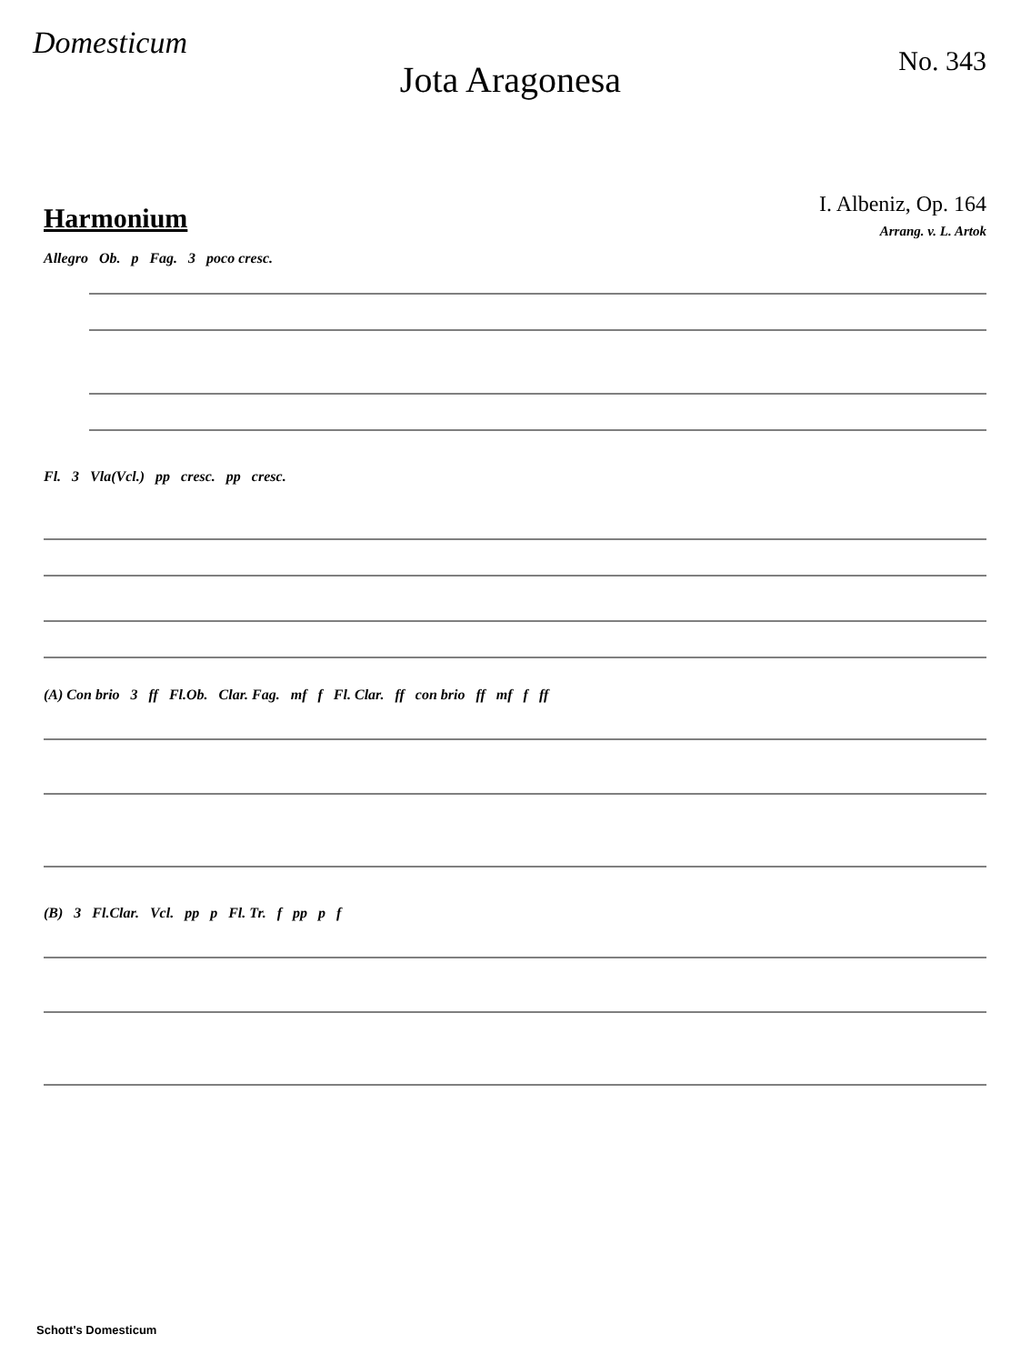Domesticum
No. 343
Jota Aragonesa
Harmonium
I. Albeniz, Op. 164
Arrang. v. L. Artok
Allegro Ob. p Fag. 3 poco cresc.
Fl. 3 Vla(Vcl.) pp cresc. pp cresc.
(A) Con brio 3 ff Fl.Ob. Clar. Fag. mf f Fl. Clar. ff con brio ff mf f ff
(B) 3 Fl.Clar. Vcl. pp p Fl. Tr. f pp p f
Schott's Domesticum